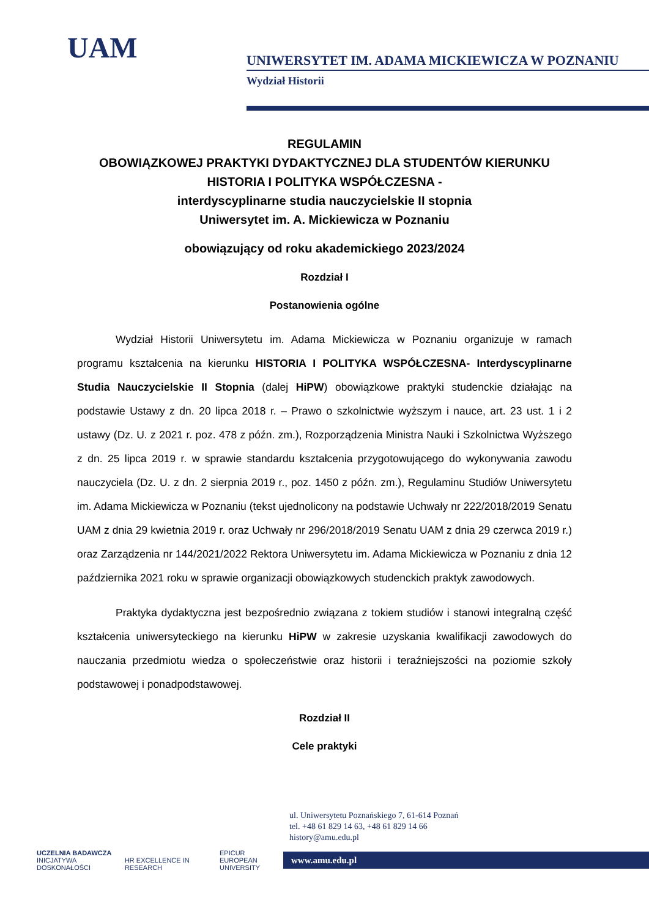UAM
UNIWERSYTET IM. ADAMA MICKIEWICZA W POZNANIU
Wydział Historii
REGULAMIN
OBOWIĄZKOWEJ PRAKTYKI DYDAKTYCZNEJ DLA STUDENTÓW KIERUNKU
HISTORIA I POLITYKA WSPÓŁCZESNA -
interdyscyplinarne studia nauczycielskie II stopnia
Uniwersytet im. A. Mickiewicza w Poznaniu
obowiązujący od roku akademickiego 2023/2024
Rozdział I
Postanowienia ogólne
Wydział Historii Uniwersytetu im. Adama Mickiewicza w Poznaniu organizuje w ramach programu kształcenia na kierunku HISTORIA I POLITYKA WSPÓŁCZESNA- Interdyscyplinarne Studia Nauczycielskie II Stopnia (dalej HiPW) obowiązkowe praktyki studenckie działając na podstawie Ustawy z dn. 20 lipca 2018 r. – Prawo o szkolnictwie wyższym i nauce, art. 23 ust. 1 i 2 ustawy (Dz. U. z 2021 r. poz. 478 z późn. zm.), Rozporządzenia Ministra Nauki i Szkolnictwa Wyższego z dn. 25 lipca 2019 r. w sprawie standardu kształcenia przygotowującego do wykonywania zawodu nauczyciela (Dz. U. z dn. 2 sierpnia 2019 r., poz. 1450 z późn. zm.), Regulaminu Studiów Uniwersytetu im. Adama Mickiewicza w Poznaniu (tekst ujednolicony na podstawie Uchwały nr 222/2018/2019 Senatu UAM z dnia 29 kwietnia 2019 r. oraz Uchwały nr 296/2018/2019 Senatu UAM z dnia 29 czerwca 2019 r.) oraz Zarządzenia nr 144/2021/2022 Rektora Uniwersytetu im. Adama Mickiewicza w Poznaniu z dnia 12 października 2021 roku w sprawie organizacji obowiązkowych studenckich praktyk zawodowych.
Praktyka dydaktyczna jest bezpośrednio związana z tokiem studiów i stanowi integralną część kształcenia uniwersyteckiego na kierunku HiPW w zakresie uzyskania kwalifikacji zawodowych do nauczania przedmiotu wiedza o społeczeństwie oraz historii i teraźniejszości na poziomie szkoły podstawowej i ponadpodstawowej.
Rozdział II
Cele praktyki
UCZELNIA BADAWCZA
INICJATYWA DOSKONAŁOŚCI HR EXCELLENCE IN RESEARCH EPICUR
EUROPEAN UNIVERSITY
ul. Uniwersytetu Poznańskiego 7, 61-614 Poznań
tel. +48 61 829 14 63, +48 61 829 14 66
history@amu.edu.pl
www.amu.edu.pl